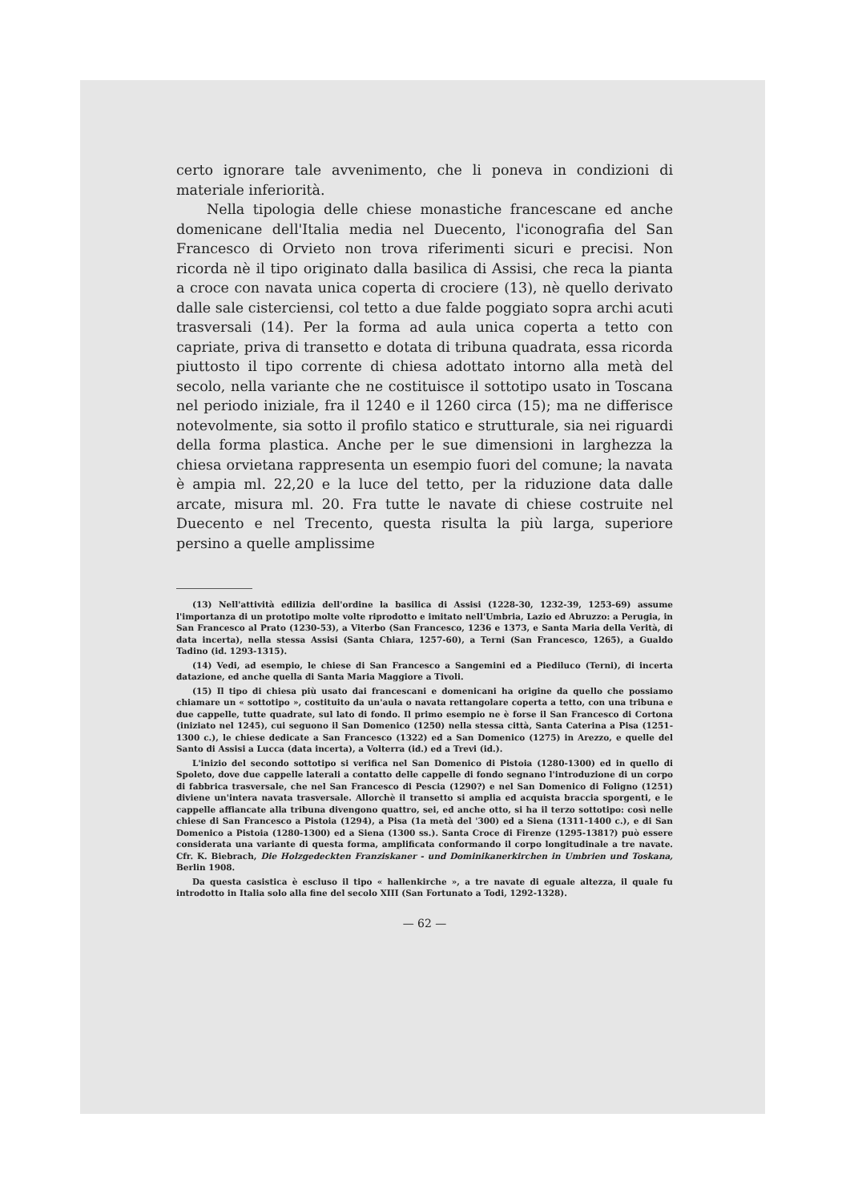certo ignorare tale avvenimento, che li poneva in condizioni di materiale inferiorità.
Nella tipologia delle chiese monastiche francescane ed anche domenicane dell'Italia media nel Duecento, l'iconografia del San Francesco di Orvieto non trova riferimenti sicuri e precisi. Non ricorda nè il tipo originato dalla basilica di Assisi, che reca la pianta a croce con navata unica coperta di crociere (13), nè quello derivato dalle sale cisterciensi, col tetto a due falde poggiato sopra archi acuti trasversali (14). Per la forma ad aula unica coperta a tetto con capriate, priva di transetto e dotata di tribuna quadrata, essa ricorda piuttosto il tipo corrente di chiesa adottato intorno alla metà del secolo, nella variante che ne costituisce il sottotipo usato in Toscana nel periodo iniziale, fra il 1240 e il 1260 circa (15); ma ne differisce notevolmente, sia sotto il profilo statico e strutturale, sia nei riguardi della forma plastica. Anche per le sue dimensioni in larghezza la chiesa orvietana rappresenta un esempio fuori del comune; la navata è ampia ml. 22,20 e la luce del tetto, per la riduzione data dalle arcate, misura ml. 20. Fra tutte le navate di chiese costruite nel Duecento e nel Trecento, questa risulta la più larga, superiore persino a quelle amplissime
(13) Nell'attività edilizia dell'ordine la basilica di Assisi (1228-30, 1232-39, 1253-69) assume l'importanza di un prototipo molte volte riprodotto e imitato nell'Umbria, Lazio ed Abruzzo: a Perugia, in San Francesco al Prato (1230-53), a Viterbo (San Francesco, 1236 e 1373, e Santa Maria della Verità, di data incerta), nella stessa Assisi (Santa Chiara, 1257-60), a Terni (San Francesco, 1265), a Gualdo Tadino (id. 1293-1315).
(14) Vedi, ad esempio, le chiese di San Francesco a Sangemini ed a Piediluco (Terni), di incerta datazione, ed anche quella di Santa Maria Maggiore a Tivoli.
(15) Il tipo di chiesa più usato dai francescani e domenicani ha origine da quello che possiamo chiamare un « sottotipo », costituito da un'aula o navata rettangolare coperta a tetto, con una tribuna e due cappelle, tutte quadrate, sul lato di fondo. Il primo esempio ne è forse il San Francesco di Cortona (iniziato nel 1245), cui seguono il San Domenico (1250) nella stessa città, Santa Caterina a Pisa (1251-1300 c.), le chiese dedicate a San Francesco (1322) ed a San Domenico (1275) in Arezzo, e quelle del Santo di Assisi a Lucca (data incerta), a Volterra (id.) ed a Trevi (id.).
L'inizio del secondo sottotipo si verifica nel San Domenico di Pistoia (1280-1300) ed in quello di Spoleto, dove due cappelle laterali a contatto delle cappelle di fondo segnano l'introduzione di un corpo di fabbrica trasversale, che nel San Francesco di Pescia (1290?) e nel San Domenico di Foligno (1251) diviene un'intera navata trasversale. Allorchè il transetto si amplia ed acquista braccia sporgenti, e le cappelle affiancate alla tribuna divengono quattro, sei, ed anche otto, si ha il terzo sottotipo: così nelle chiese di San Francesco a Pistoia (1294), a Pisa (1a metà del '300) ed a Siena (1311-1400 c.), e di San Domenico a Pistoia (1280-1300) ed a Siena (1300 ss.). Santa Croce di Firenze (1295-1381?) può essere considerata una variante di questa forma, amplificata conformando il corpo longitudinale a tre navate. Cfr. K. Biebrach, Die Holzgedeckten Franziskaner - und Dominikanerkirchen in Umbrien und Toskana, Berlin 1908.
Da questa casistica è escluso il tipo « hallenkirche », a tre navate di eguale altezza, il quale fu introdotto in Italia solo alla fine del secolo XIII (San Fortunato a Todi, 1292-1328).
— 62 —